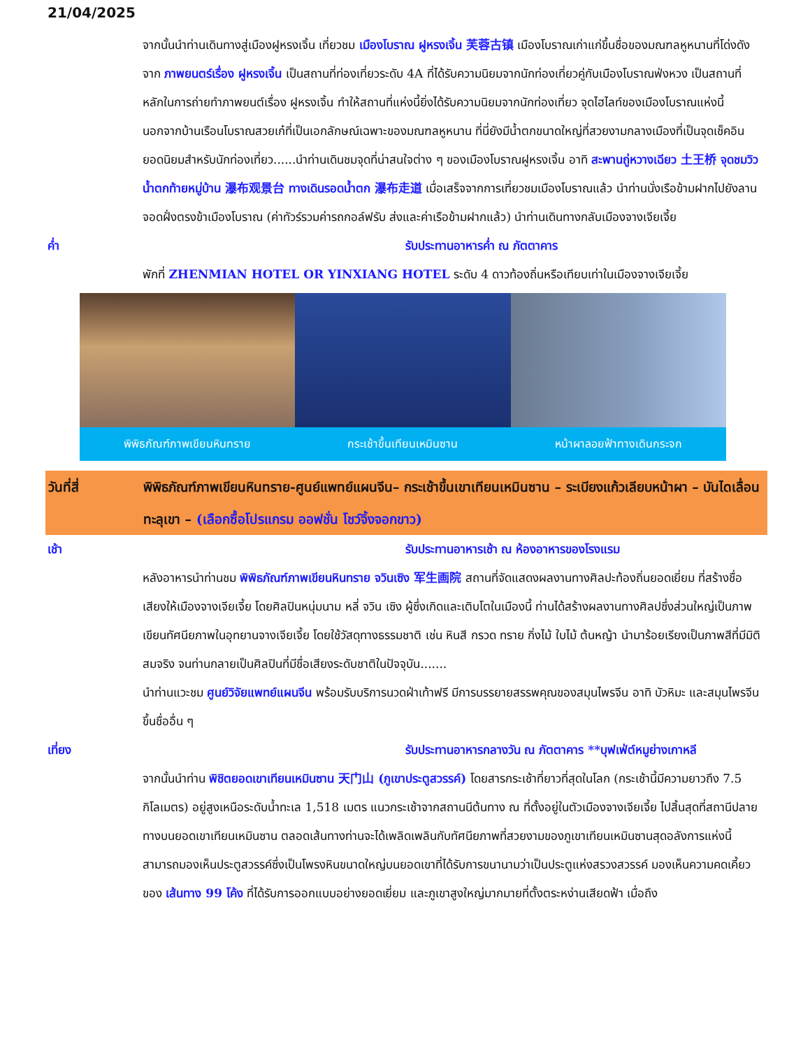21/04/2025
จากนั้นนำท่านเดินทางสู่เมืองฝูหรงเจิ้น เที่ยวชม เมืองโบราณ ฝูหรงเจิ้น 芙蓉古镇 เมืองโบราณเก่าแก่ขึ้นชื่อของมณฑลหูหนานที่โด่งดังจาก ภาพยนตร์เรื่อง ฝูหรงเจิ้น เป็นสถานที่ท่องเที่ยวระดับ 4A ที่ได้รับความนิยมจากนักท่องเที่ยวคู่กับเมืองโบราณฟ่งหวง เป็นสถานที่หลักในการถ่ายทำภาพยนต์เรื่อง ฝูหรงเจิ้น ทำให้สถานที่แห่งนี้ยิ่งได้รับความนิยมจากนักท่องเที่ยว จุดไฮไลท์ของเมืองโบราณแห่งนี้ นอกจากบ้านเรือนโบราณสวยเก๋ที่เป็นเอกลักษณ์เฉพาะของมณฑลหูหนาน ที่นี่ยังมีน้ำตกขนาดใหญ่ที่สวยงามกลางเมืองที่เป็นจุดเช็คอินยอดนิยมสำหรับนักท่องเที่ยว......นำท่านเดินชมจุดที่น่าสนใจต่าง ๆ ของเมืองโบราณฝูหรงเจิ้น อาทิ สะพานถู่หวางเฉียว 土王桥 จุดชมวิวน้ำตกท้ายหมู่บ้าน 瀑布观景台 ทางเดินรอดน้ำตก 瀑布走道 เมื่อเสร็จจากการเที่ยวชมเมืองโบราณแล้ว นำท่านนั่งเรือข้ามฝากไปยังลานจอดฝั่งตรงข้าเมืองโบราณ (ค่าทัวร์รวมค่ารถกอล์ฟรับ ส่งและค่าเรือข้ามฝากแล้ว) นำท่านเดินทางกลับเมืองจางเจียเจี้ย
ค่ำ รับประทานอาหารค่ำ ณ ภัตตาคาร
พักที่ ZHENMIAN HOTEL OR YINXIANG HOTEL ระดับ 4 ดาวท้องถิ่นหรือเทียบเท่าในเมืองจางเจียเจี้ย
พิพิธภัณฑ์ภาพเขียนหินทราย กระเช้าขึ้นเทียนเหมินซาน หน้าผาลอยฟ้าทางเดินกระจก
วันที่สี่ พิพิธภัณฑ์ภาพเขียนหินทราย-ศูนย์แพทย์แผนจีน– กระเช้าขึ้นเขาเทียนเหมินซาน – ระเบียงแก้วเลียบหน้าผา – บันไดเลื่อนทะลุเขา – (เลือกซื้อโปรแกรม ออฟชั่น โชว์จิ้งจอกขาว)
เช้า รับประทานอาหารเช้า ณ ห้องอาหารของโรงแรม
หลังอาหารนำท่านชม พิพิธภัณฑ์ภาพเขียนหินทราย จวินเซิง 军生画院 สถานที่จัดแสดงผลงานทางศิลปะท้องถิ่นยอดเยี่ยม ที่สร้างชื่อเสียงให้เมืองจางเจียเจี้ย โดยศิลปินหนุ่มนาม หลี่ จวิน เซิง ผู้ซึ่งเกิดและเติบโตในเมืองนี้ ท่านได้สร้างผลงานทางศิลปซึ่งส่วนใหญ่เป็นภาพเขียนทัศนียภาพในอุทยานจางเจียเจี้ย โดยใช้วัสดุทางธรรมชาติ เช่น หินสี กรวด ทราย กิ่งไม้ ใบไม้ ต้นหญ้า นำมาร้อยเรียงเป็นภาพสีที่มีมิติสมจริง จนท่านกลายเป็นศิลปินที่มีชื่อเสียงระดับชาติในปัจจุบัน.......
นำท่านแวะชม ศูนย์วิจัยแพทย์แผนจีน พร้อมรับบริการนวดฝ่าเท้าฟรี มีการบรรยายสรรพคุณของสมุนไพรจีน อาทิ บัวหิมะ และสมุนไพรจีนขึ้นชื่ออื่น ๆ
เที่ยง รับประทานอาหารกลางวัน ณ ภัตตาคาร **บุฟเฟ่ต์หมูย่างเกาหลี
จากนั้นนำท่าน พิชิตยอดเขาเทียนเหมินซาน 天门山 (ภูเขาประตูสวรรค์) โดยสารกระเช้าที่ยาวที่สุดในโลก (กระเช้านี้มีความยาวถึง 7.5 กิโลเมตร) อยู่สูงเหนือระดับน้ำทะเล 1,518 เมตร แนวกระเช้าจากสถานนีต้นทาง ณ ที่ตั้งอยู่ในตัวเมืองจางเจียเจี้ย ไปสิ้นสุดที่สถานีปลายทางบนยอดเขาเทียนเหมินซาน ตลอดเส้นทางท่านจะได้เพลิดเพลินกับทัศนียภาพที่สวยงามของภูเขาเทียนเหมินซานสุดอลังการแห่งนี้ สามารถมองเห็นประตูสวรรค์ซึ่งเป็นโพรงหินขนาดใหญ่บนยอดเขาที่ได้รับการขนานามว่าเป็นประตูแห่งสรวงสวรรค์ มองเห็นความคดเคี้ยวของ เส้นทาง 99 โค้ง ที่ได้รับการออกแบบอย่างยอดเยี่ยม และภูเขาสูงใหญ่มากมายที่ตั้งตระหง่านเสียดฟ้า เมื่อถึง